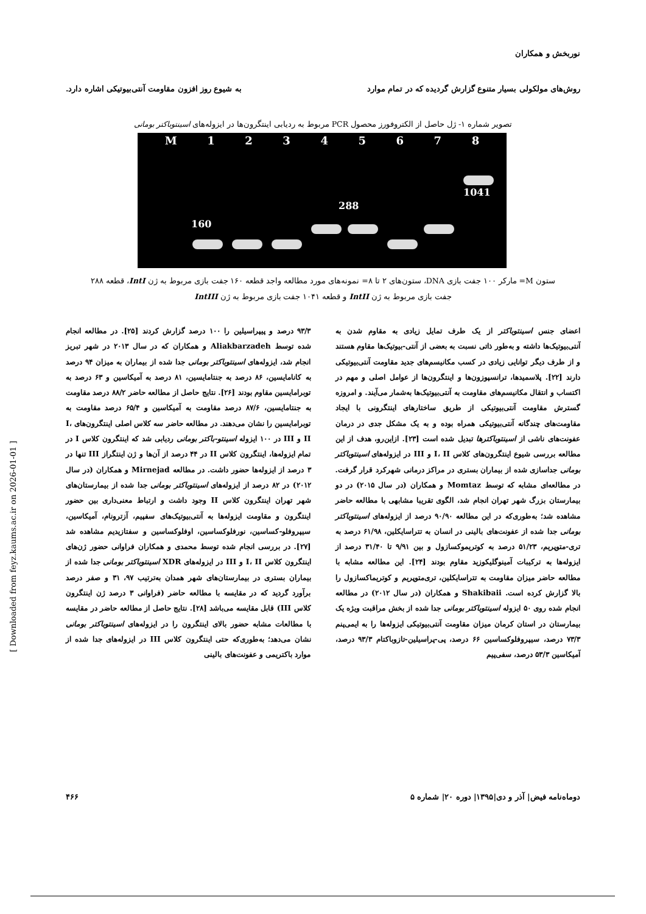نوربخش و همکاران
روش‌های مولکولی بسیار متنوع گزارش گردیده که در تمام موارد به شیوع روز افزون مقاومت آنتی‌بیوتیکی اشاره دارد.
تصویر شماره ۱- ژل حاصل از الکتروفورز محصول PCR مربوط به ردیابی اینتگرون‌ها در ایزوله‌های اسینتوباکتر بومانی
M 1 2 3 4 5 6 7 8
160
288
1041
ستون M= مارکر ۱۰۰ جفت بازی DNA، ستون‌های ۲ تا ۸= نمونه‌های مورد مطالعه واجد قطعه ۱۶۰ جفت بازی مربوط به ژن IntI، قطعه ۲۸۸
جفت بازی مربوط به ژن IntII و قطعه ۱۰۴۱ جفت بازی مربوط به ژن IntIII
اعضای جنس اسینتوباکتر از یک طرف تمایل زیادی به مقاوم شدن به آنتی‌بیوتیک‌ها داشته و به‌طور ذاتی نسبت به بعضی از آنتی-بیوتیک‌ها مقاوم هستند و از طرف دیگر توانایی زیادی در کسب مکانیسم‌های جدید مقاومت آنتی‌بیوتیکی دارند [۲۲]. پلاسمیدها، ترانسپوزون‌ها و اینتگرون‌ها از عوامل اصلی و مهم در اکتساب و انتقال مکانیسم‌های مقاومت به آنتی‌بیوتیک‌ها به‌شمار می‌آیند. و امروزه گسترش مقاومت آنتی‌بیوتیکی از طریق ساختارهای اینتگرونی با ایجاد مقاومت‌های چندگانه آنتی‌بیوتیکی همراه بوده و به یک مشکل جدی در درمان عفونت‌های ناشی از اسینتوباکترها تبدیل شده است [۲۳]. ازاین‌رو، هدف از این مطالعه بررسی شیوع اینتگرون‌های کلاس I، II و III در ایزوله‌های اسینتوباکتر بومانی جداسازی شده از بیماران بستری در مراکز درمانی شهرکرد قرار گرفت. در مطالعه‌ای مشابه که توسط Momtaz و همکاران (در سال ۲۰۱۵) در دو بیمارستان بزرگ شهر تهران انجام شد، الگوی تقریبا مشابهی با مطالعه حاضر مشاهده شد؛ به‌طوری‌که در این مطالعه ۹۰/۹۰ درصد از ایزوله‌های اسینتوباکتر بومانی جدا شده از عفونت‌های بالینی در انسان به تتراسایکلین، ۶۱/۹۸ درصد به تری-متوپریم، ۵۱/۲۳ درصد به کوتریموکسازول و بین ۹/۹۱ تا ۳۱/۴۰ درصد از ایزوله‌ها به ترکیبات آمینوگلیکوزید مقاوم بودند [۲۴]. این مطالعه مشابه با مطالعه حاضر میزان مقاومت به تتراسایکلین، تری‌متوپریم و کوتریماکسازول را بالا گزارش کرده است. Shakibaii و همکاران (در سال ۲۰۱۲) در مطالعه انجام شده روی ۵۰ ایزوله اسینتوباکتر بومانی جدا شده از بخش مراقبت ویژه یک بیمارستان در استان کرمان میزان مقاومت آنتی‌بیوتیکی ایزوله‌ها را به ایمی‌پنم ۷۳/۳ درصد، سیپروفلوکساسین ۶۶ درصد، پی-پراسیلین-تازوباکتام ۹۳/۳ درصد، آمیکاسین ۵۳/۳ درصد، سفی‌پیم
۹۳/۳ درصد و پیپراسیلین را ۱۰۰ درصد گزارش کردند [۲۵]. در مطالعه انجام شده توسط Aliakbarzadeh و همکاران که در سال ۲۰۱۳ در شهر تبریز انجام شد، ایزوله‌های اسینتوباکتر بومانی جدا شده از بیماران به میزان ۹۴ درصد به کانامایسین، ۸۶ درصد به جنتامایسین، ۸۱ درصد به آمیکاسین و ۶۳ درصد به توبرامایسین مقاوم بودند [۲۶]. نتایج حاصل از مطالعه حاضر ۸۸/۲ درصد مقاومت به جنتامایسین، ۸۷/۶ درصد مقاومت به آمیکاسین و ۶۵/۴ درصد مقاومت به توبرامایسین را نشان می‌دهند. در مطالعه حاضر سه کلاس اصلی اینتگرون‌های I، II و III در ۱۰۰ ایزوله اسینتو-باکتر بومانی ردیابی شد که اینتگرون کلاس I در تمام ایزوله‌ها، اینتگرون کلاس II در ۴۴ درصد از آن‌ها و ژن اینتگراز III تنها در ۳ درصد از ایزوله‌ها حضور داشت. در مطالعه Mirnejad و همکاران (در سال ۲۰۱۲) در ۸۲ درصد از ایزوله‌های اسینتوباکتر بومانی جدا شده از بیمارستان‌های شهر تهران اینتگرون کلاس II وجود داشت و ارتباط معنی‌داری بین حضور اینتگرون و مقاومت ایزوله‌ها به آنتی‌بیوتیک‌های سفپیم، آزترونام، آمیکاسین، سیپروفلو-کساسین، نورفلوکساسین، اوفلوکساسین و سفتازیدیم مشاهده شد [۲۷]. در بررسی انجام شده توسط محمدی و همکاران فراوانی حضور ژن‌های اینتگرون کلاس I، II و III در ایزوله‌های XDR اسینتوباکتر بومانی جدا شده از بیماران بستری در بیمارستان‌های شهر همدان به‌ترتیب ۹۷، ۳۱ و صفر درصد برآورد گردید که در مقایسه با مطالعه حاضر (فراوانی ۳ درصد ژن اینتگرون کلاس III) قابل مقایسه می‌باشد [۲۸]. نتایج حاصل از مطالعه حاضر در مقایسه با مطالعات مشابه حضور بالای اینتگرون را در ایزوله‌های اسینتوباکتر بومانی نشان می‌دهد؛ به‌طوری‌که حتی اینتگرون کلاس III در ایزوله‌های جدا شده از موارد باکتریمی و عفونت‌های بالینی
دوماه‌نامه فیض| آذر و دی|۱۳۹۵| دوره ۲۰| شماره ۵ ۴۶۶
[ Downloaded from feyz.kaums.ac.ir on 2026-01-01 ]